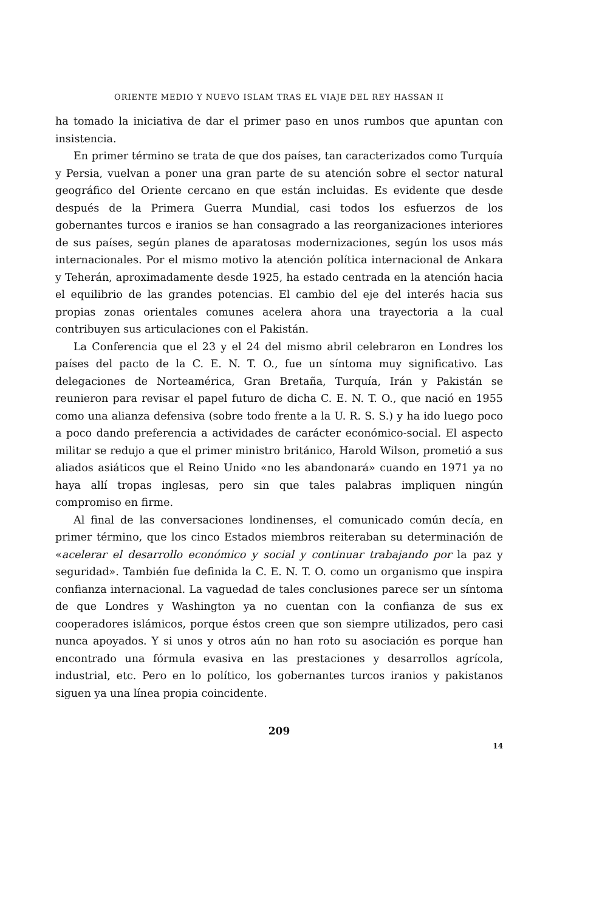ORIENTE MEDIO Y NUEVO ISLAM TRAS EL VIAJE DEL REY HASSAN II
ha tomado la iniciativa de dar el primer paso en unos rumbos que apuntan con insistencia.
En primer término se trata de que dos países, tan caracterizados como Turquía y Persia, vuelvan a poner una gran parte de su atención sobre el sector natural geográfico del Oriente cercano en que están incluidas. Es evidente que desde después de la Primera Guerra Mundial, casi todos los esfuerzos de los gobernantes turcos e iranios se han consagrado a las reorganizaciones interiores de sus países, según planes de aparatosas modernizaciones, según los usos más internacionales. Por el mismo motivo la atención política internacional de Ankara y Teherán, aproximadamente desde 1925, ha estado centrada en la atención hacia el equilibrio de las grandes potencias. El cambio del eje del interés hacia sus propias zonas orientales comunes acelera ahora una trayectoria a la cual contribuyen sus articulaciones con el Pakistán.
La Conferencia que el 23 y el 24 del mismo abril celebraron en Londres los países del pacto de la C. E. N. T. O., fue un síntoma muy significativo. Las delegaciones de Norteamérica, Gran Bretaña, Turquía, Irán y Pakistán se reunieron para revisar el papel futuro de dicha C. E. N. T. O., que nació en 1955 como una alianza defensiva (sobre todo frente a la U. R. S. S.) y ha ido luego poco a poco dando preferencia a actividades de carácter económico-social. El aspecto militar se redujo a que el primer ministro británico, Harold Wilson, prometió a sus aliados asiáticos que el Reino Unido «no les abandonará» cuando en 1971 ya no haya allí tropas inglesas, pero sin que tales palabras impliquen ningún compromiso en firme.
Al final de las conversaciones londinenses, el comunicado común decía, en primer término, que los cinco Estados miembros reiteraban su determinación de «acelerar el desarrollo económico y social y continuar trabajando por la paz y seguridad». También fue definida la C. E. N. T. O. como un organismo que inspira confianza internacional. La vaguedad de tales conclusiones parece ser un síntoma de que Londres y Washington ya no cuentan con la confianza de sus ex cooperadores islámicos, porque éstos creen que son siempre utilizados, pero casi nunca apoyados. Y si unos y otros aún no han roto su asociación es porque han encontrado una fórmula evasiva en las prestaciones y desarrollos agrícola, industrial, etc. Pero en lo político, los gobernantes turcos iranios y pakistanos siguen ya una línea propia coincidente.
209
14